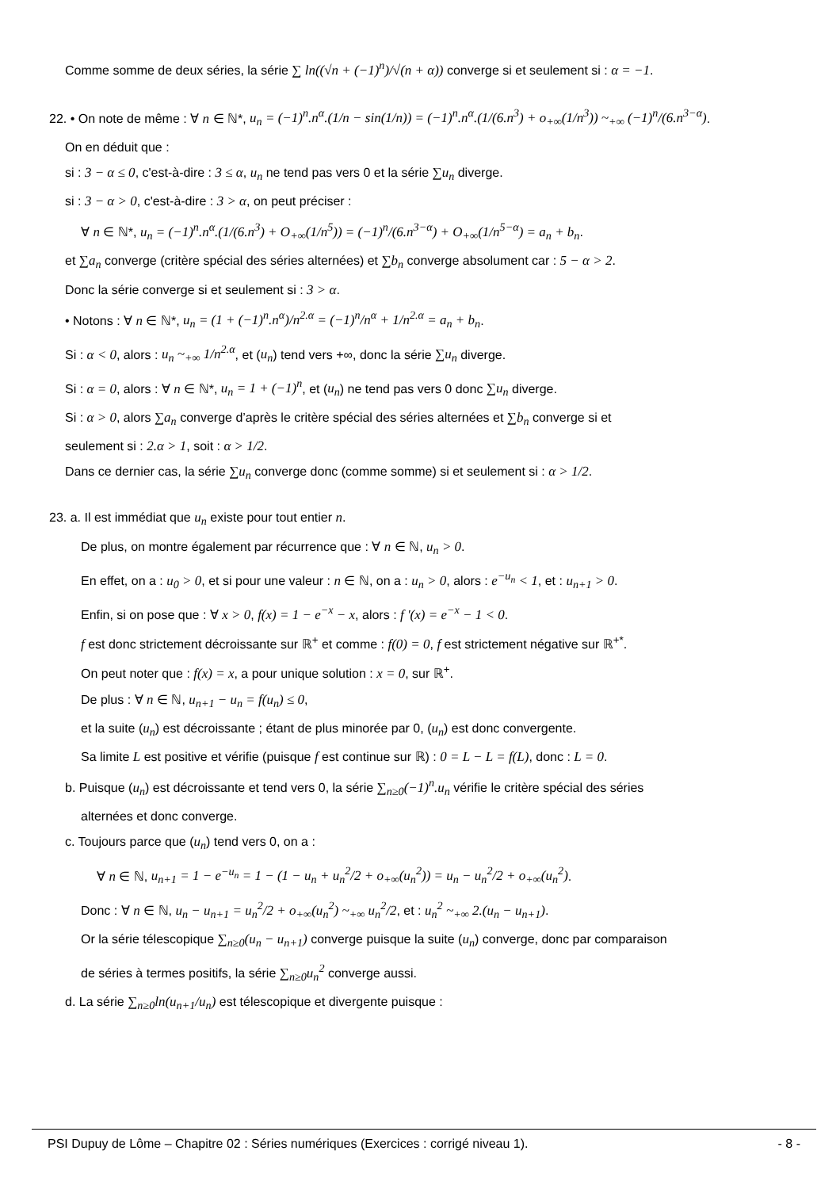Comme somme de deux séries, la série ∑ ln((√n + (−1)<sup>n</sup>)/√(n + α)) converge si et seulement si : α = −1.
22. • On note de même : ∀ n ∈ ℕ*, u<sub>n</sub> = (−1)<sup>n</sup>.n<sup>α</sup>.(1/n − sin(1/n)) = (−1)<sup>n</sup>.n<sup>α</sup>.(1/(6.n<sup>3</sup>) + o<sub>+∞</sub>(1/n<sup>3</sup>)) ~<sub>+∞</sub> (−1)<sup>n</sup>/(6.n<sup>3−α</sup>).
On en déduit que :
si : 3 − α ≤ 0, c'est-à-dire : 3 ≤ α, u<sub>n</sub> ne tend pas vers 0 et la série ∑u<sub>n</sub> diverge.
si : 3 − α > 0, c'est-à-dire : 3 > α, on peut préciser :
∀ n ∈ ℕ*, u<sub>n</sub> = (−1)<sup>n</sup>.n<sup>α</sup>.(1/(6.n<sup>3</sup>) + O<sub>+∞</sub>(1/n<sup>5</sup>)) = (−1)<sup>n</sup>/(6.n<sup>3−α</sup>) + O<sub>+∞</sub>(1/n<sup>5−α</sup>) = a<sub>n</sub> + b<sub>n</sub>.
et ∑a<sub>n</sub> converge (critère spécial des séries alternées) et ∑b<sub>n</sub> converge absolument car : 5 − α > 2.
Donc la série converge si et seulement si : 3 > α.
• Notons : ∀ n ∈ ℕ*, u<sub>n</sub> = (1 + (−1)<sup>n</sup>.n<sup>α</sup>)/n<sup>2.α</sup> = (−1)<sup>n</sup>/n<sup>α</sup> + 1/n<sup>2.α</sup> = a<sub>n</sub> + b<sub>n</sub>.
Si : α < 0, alors : u<sub>n</sub> ~<sub>+∞</sub> 1/n<sup>2.α</sup>, et (u<sub>n</sub>) tend vers +∞, donc la série ∑u<sub>n</sub> diverge.
Si : α = 0, alors : ∀ n ∈ ℕ*, u<sub>n</sub> = 1 + (−1)<sup>n</sup>, et (u<sub>n</sub>) ne tend pas vers 0 donc ∑u<sub>n</sub> diverge.
Si : α > 0, alors ∑a<sub>n</sub> converge d’après le critère spécial des séries alternées et ∑b<sub>n</sub> converge si et
seulement si : 2.α > 1, soit : α > 1/2.
Dans ce dernier cas, la série ∑u<sub>n</sub> converge donc (comme somme) si et seulement si : α > 1/2.
23. a. Il est immédiat que u<sub>n</sub> existe pour tout entier n.
De plus, on montre également par récurrence que : ∀ n ∈ ℕ, u<sub>n</sub> > 0.
En effet, on a : u<sub>0</sub> > 0, et si pour une valeur : n ∈ ℕ, on a : u<sub>n</sub> > 0, alors : e<sup>−u<sub>n</sub></sup> < 1, et : u<sub>n+1</sub> > 0.
Enfin, si on pose que : ∀ x > 0, f(x) = 1 − e<sup>−x</sup> − x, alors : f '(x) = e<sup>−x</sup> − 1 < 0.
f est donc strictement décroissante sur ℝ<sup>+</sup> et comme : f(0) = 0, f est strictement négative sur ℝ<sup>+*</sup>.
On peut noter que : f(x) = x, a pour unique solution : x = 0, sur ℝ<sup>+</sup>.
De plus : ∀ n ∈ ℕ, u<sub>n+1</sub> − u<sub>n</sub> = f(u<sub>n</sub>) ≤ 0,
et la suite (u<sub>n</sub>) est décroissante ; étant de plus minorée par 0, (u<sub>n</sub>) est donc convergente.
Sa limite L est positive et vérifie (puisque f est continue sur ℝ) : 0 = L − L = f(L), donc : L = 0.
b. Puisque (u<sub>n</sub>) est décroissante et tend vers 0, la série ∑<sub>n≥0</sub>(−1)<sup>n</sup>.u<sub>n</sub> vérifie le critère spécial des séries
alternées et donc converge.
c. Toujours parce que (u<sub>n</sub>) tend vers 0, on a :
∀ n ∈ ℕ, u<sub>n+1</sub> = 1 − e<sup>−u<sub>n</sub></sup> = 1 − (1 − u<sub>n</sub> + u<sub>n</sub><sup>2</sup>/2 + o<sub>+∞</sub>(u<sub>n</sub><sup>2</sup>)) = u<sub>n</sub> − u<sub>n</sub><sup>2</sup>/2 + o<sub>+∞</sub>(u<sub>n</sub><sup>2</sup>).
Donc : ∀ n ∈ ℕ, u<sub>n</sub> − u<sub>n+1</sub> = u<sub>n</sub><sup>2</sup>/2 + o<sub>+∞</sub>(u<sub>n</sub><sup>2</sup>) ~<sub>+∞</sub> u<sub>n</sub><sup>2</sup>/2, et : u<sub>n</sub><sup>2</sup> ~<sub>+∞</sub> 2.(u<sub>n</sub> − u<sub>n+1</sub>).
Or la série télescopique ∑<sub>n≥0</sub>(u<sub>n</sub> − u<sub>n+1</sub>) converge puisque la suite (u<sub>n</sub>) converge, donc par comparaison
de séries à termes positifs, la série ∑<sub>n≥0</sub>u<sub>n</sub><sup>2</sup> converge aussi.
d. La série ∑<sub>n≥0</sub>ln(u<sub>n+1</sub>/u<sub>n</sub>) est télescopique et divergente puisque :
PSI Dupuy de Lôme – Chapitre 02 : Séries numériques (Exercices : corrigé niveau 1). - 8 -